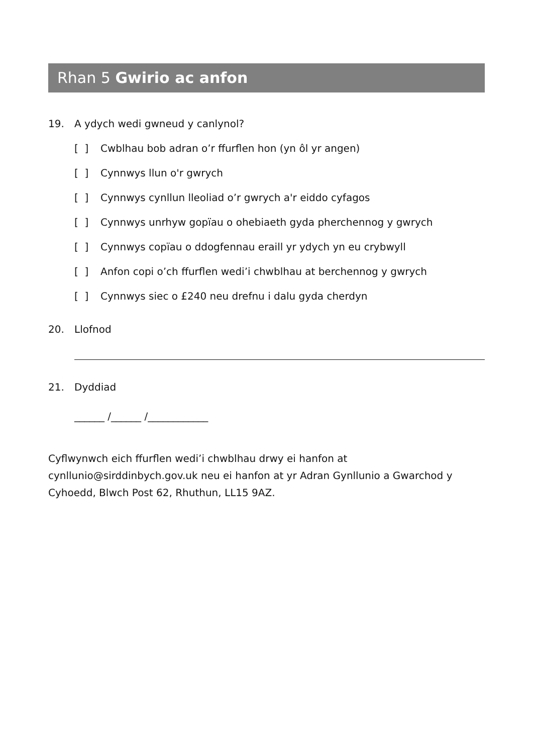Rhan 5 Gwirio ac anfon
19. A ydych wedi gwneud y canlynol?
[ ] Cwblhau bob adran o’r ffurflen hon (yn ôl yr angen)
[ ] Cynnwys llun o'r gwrych
[ ] Cynnwys cynllun lleoliad o’r gwrych a'r eiddo cyfagos
[ ] Cynnwys unrhyw gopïau o ohebiaeth gyda pherchennog y gwrych
[ ] Cynnwys copïau o ddogfennau eraill yr ydych yn eu crybwyll
[ ] Anfon copi o’ch ffurflen wedi’i chwblhau at berchennog y gwrych
[ ] Cynnwys siec o £240 neu drefnu i dalu gyda cherdyn
20. Llofnod
21. Dyddiad
______ /______ /____________
Cyflwynwch eich ffurflen wedi’i chwblhau drwy ei hanfon at cynllunio@sirddinbych.gov.uk neu ei hanfon at yr Adran Gynllunio a Gwarchod y Cyhoedd, Blwch Post 62, Rhuthun, LL15 9AZ.